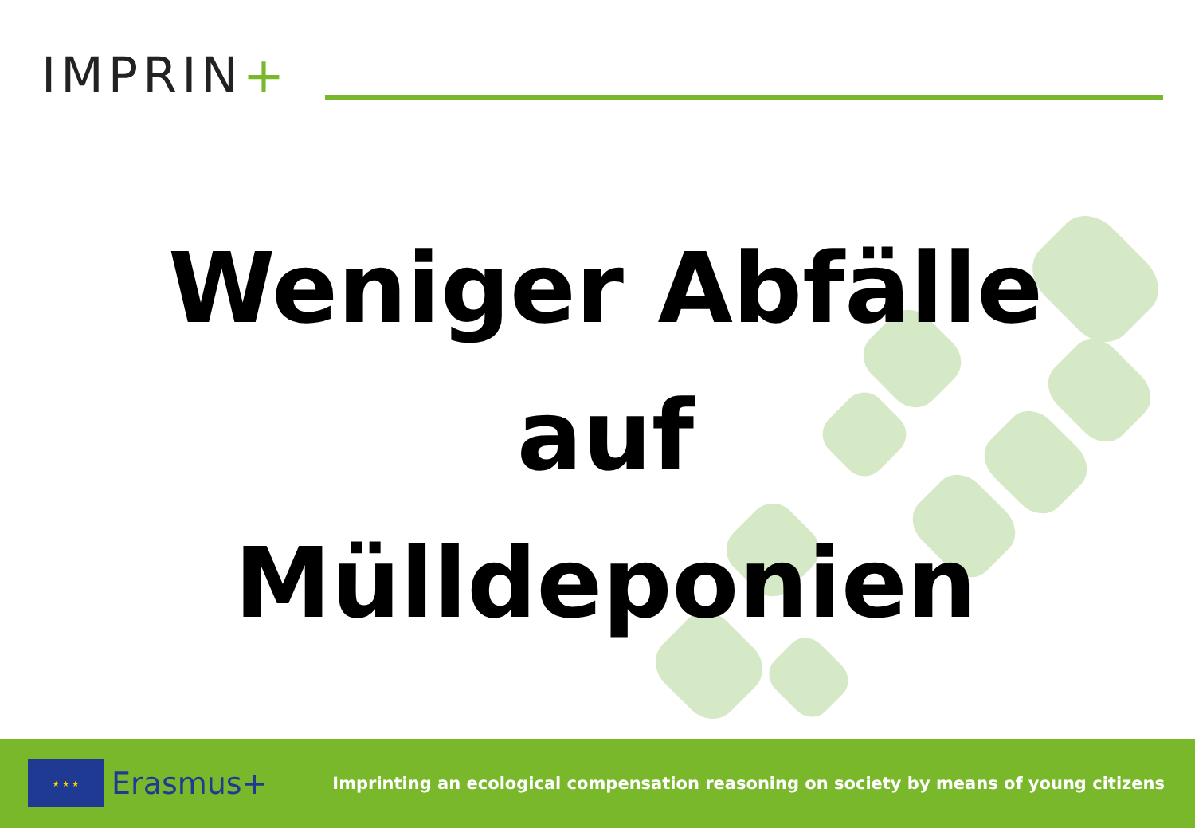IMPRIN+
Weniger Abfälle
auf
Mülldeponien
★ ★ ★
Erasmus+
Imprinting an ecological compensation reasoning on society by means of young citizens